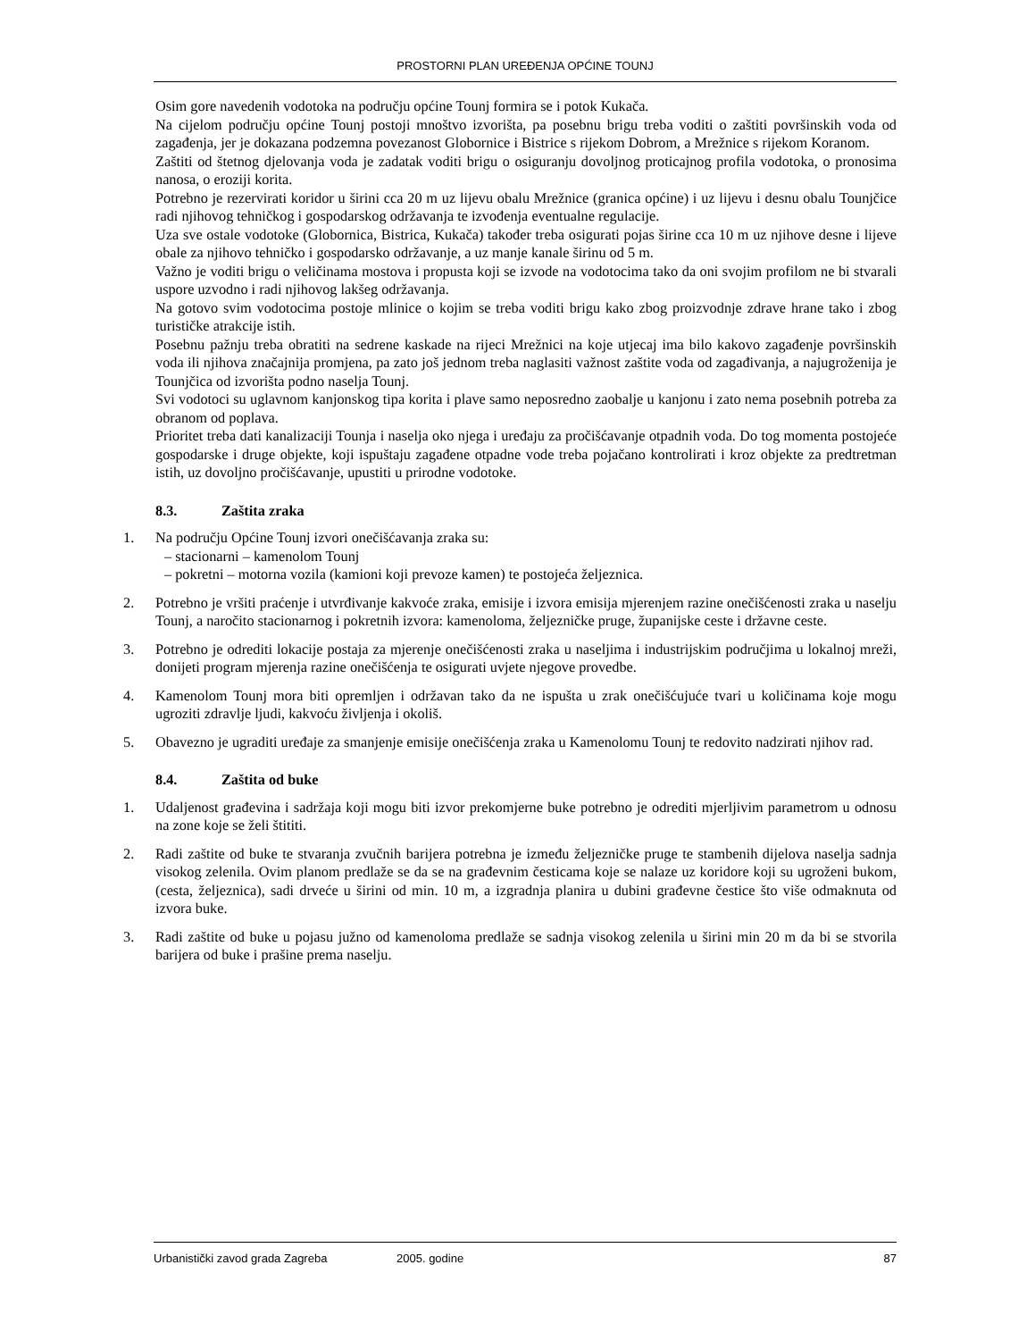PROSTORNI PLAN UREĐENJA OPĆINE TOUNJ
Osim gore navedenih vodotoka na području općine Tounj formira se i potok Kukača.
Na cijelom području općine Tounj postoji mnoštvo izvorišta, pa posebnu brigu treba voditi o zaštiti površinskih voda od zagađenja, jer je dokazana podzemna povezanost Globornice i Bistrice s rijekom Dobrom, a Mrežnice s rijekom Koranom.
Zaštiti od štetnog djelovanja voda je zadatak voditi brigu o osiguranju dovoljnog proticajnog profila vodotoka, o pronosima nanosa, o eroziji korita.
Potrebno je rezervirati koridor u širini cca 20 m uz lijevu obalu Mrežnice (granica općine) i uz lijevu i desnu obalu Tounjčice radi njihovog tehničkog i gospodarskog održavanja te izvođenja eventualne regulacije.
Uza sve ostale vodotoke (Globornica, Bistrica, Kukača) također treba osigurati pojas širine cca 10 m uz njihove desne i lijeve obale za njihovo tehničko i gospodarsko održavanje, a uz manje kanale širinu od 5 m.
Važno je voditi brigu o veličinama mostova i propusta koji se izvode na vodotocima tako da oni svojim profilom ne bi stvarali uspore uzvodno i radi njihovog lakšeg održavanja.
Na gotovo svim vodotocima postoje mlinice o kojim se treba voditi brigu kako zbog proizvodnje zdrave hrane tako i zbog turističke atrakcije istih.
Posebnu pažnju treba obratiti na sedrene kaskade na rijeci Mrežnici na koje utjecaj ima bilo kakovo zagađenje površinskih voda ili njihova značajnija promjena, pa zato još jednom treba naglasiti važnost zaštite voda od zagađivanja, a najugroženija je Tounjčica od izvorišta podno naselja Tounj.
Svi vodotoci su uglavnom kanjonskog tipa korita i plave samo neposredno zaobalje u kanjonu i zato nema posebnih potreba za obranom od poplava.
Prioritet treba dati kanalizaciji Tounja i naselja oko njega i uređaju za pročišćavanje otpadnih voda. Do tog momenta postojeće gospodarske i druge objekte, koji ispuštaju zagađene otpadne vode treba pojačano kontrolirati i kroz objekte za predtretman istih, uz dovoljno pročišćavanje, upustiti u prirodne vodotoke.
8.3. Zaštita zraka
1. Na području Općine Tounj izvori onečišćavanja zraka su:
– stacionarni – kamenolom Tounj
– pokretni – motorna vozila (kamioni koji prevoze kamen) te postojeća željeznica.
2. Potrebno je vršiti praćenje i utvrđivanje kakvoće zraka, emisije i izvora emisija mjerenjem razine onečišćenosti zraka u naselju Tounj, a naročito stacionarnog i pokretnih izvora: kamenoloma, željezničke pruge, županijske ceste i državne ceste.
3. Potrebno je odrediti lokacije postaja za mjerenje onečišćenosti zraka u naseljima i industrijskim područjima u lokalnoj mreži, donijeti program mjerenja razine onečišćenja te osigurati uvjete njegove provedbe.
4. Kamenolom Tounj mora biti opremljen i održavan tako da ne ispušta u zrak onečišćujuće tvari u količinama koje mogu ugroziti zdravlje ljudi, kakvoću življenja i okoliš.
5. Obavezno je ugraditi uređaje za smanjenje emisije onečišćenja zraka u Kamenolomu Tounj te redovito nadzirati njihov rad.
8.4. Zaštita od buke
1. Udaljenost građevina i sadržaja koji mogu biti izvor prekomjerne buke potrebno je odrediti mjerljivim parametrom u odnosu na zone koje se želi štititi.
2. Radi zaštite od buke te stvaranja zvučnih barijera potrebna je između željezničke pruge te stambenih dijelova naselja sadnja visokog zelenila. Ovim planom predlaže se da se na građevnim česticama koje se nalaze uz koridore koji su ugroženi bukom, (cesta, željeznica), sadi drveće u širini od min. 10 m, a izgradnja planira u dubini građevne čestice što više odmaknuta od izvora buke.
3. Radi zaštite od buke u pojasu južno od kamenoloma predlaže se sadnja visokog zelenila u širini min 20 m da bi se stvorila barijera od buke i prašine prema naselju.
Urbanistički zavod grada Zagreba 2005. godine 87